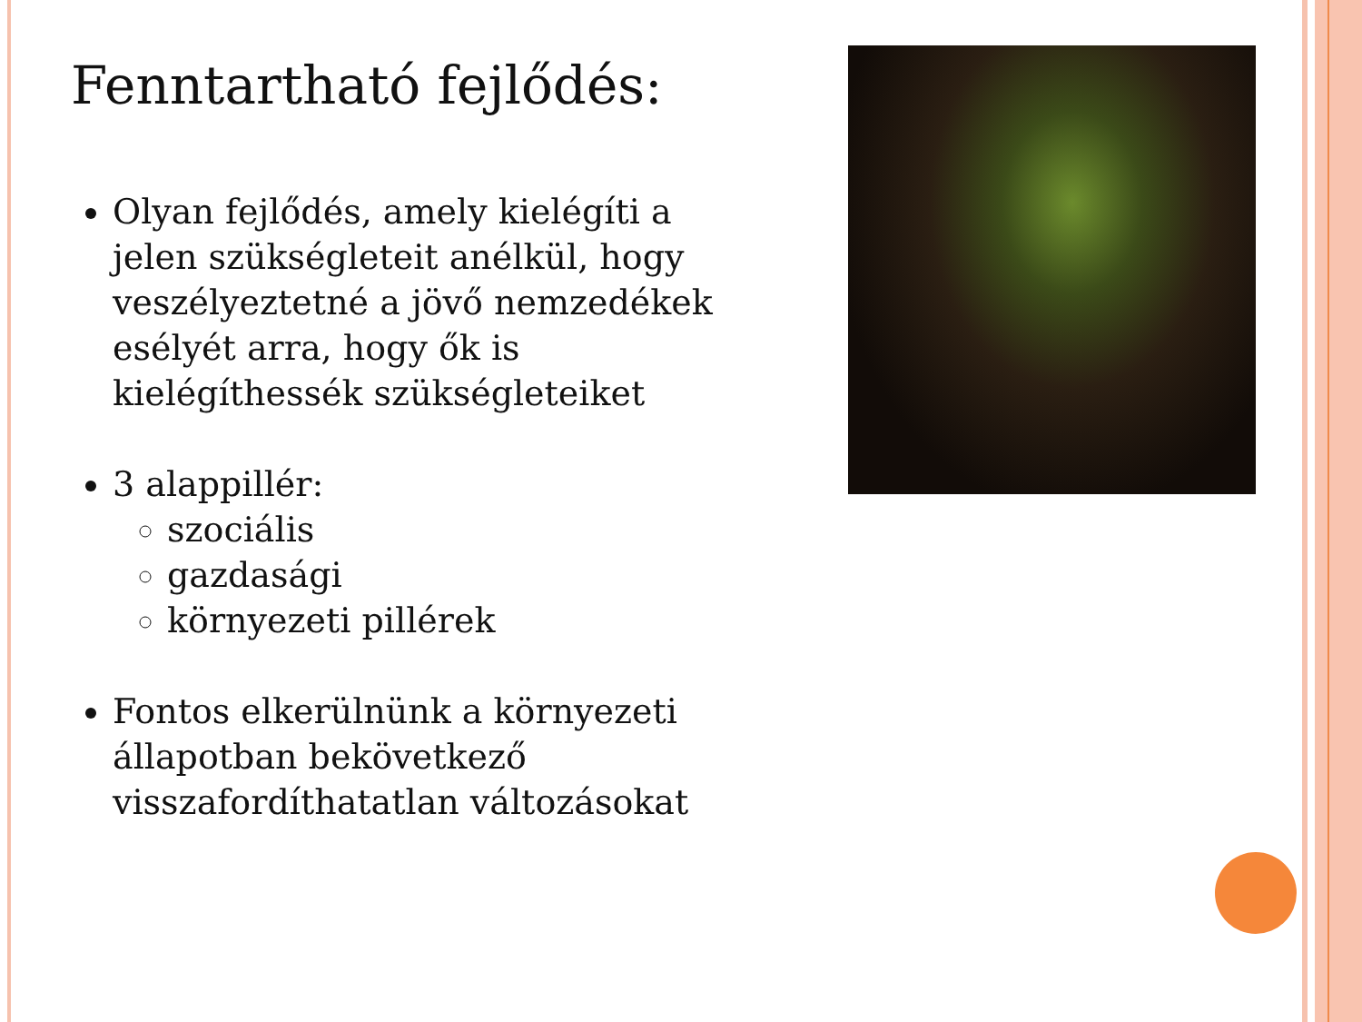Fenntartható fejlődés:
Olyan fejlődés, amely kielégíti a jelen szükségleteit anélkül, hogy veszélyeztetné a jövő nemzedékek esélyét arra, hogy ők is kielégíthessék szükségleteiket
3 alappillér:
szociális
gazdasági
környezeti pillérek
Fontos elkerülnünk a környezeti állapotban bekövetkező visszafordíthatatlan változásokat